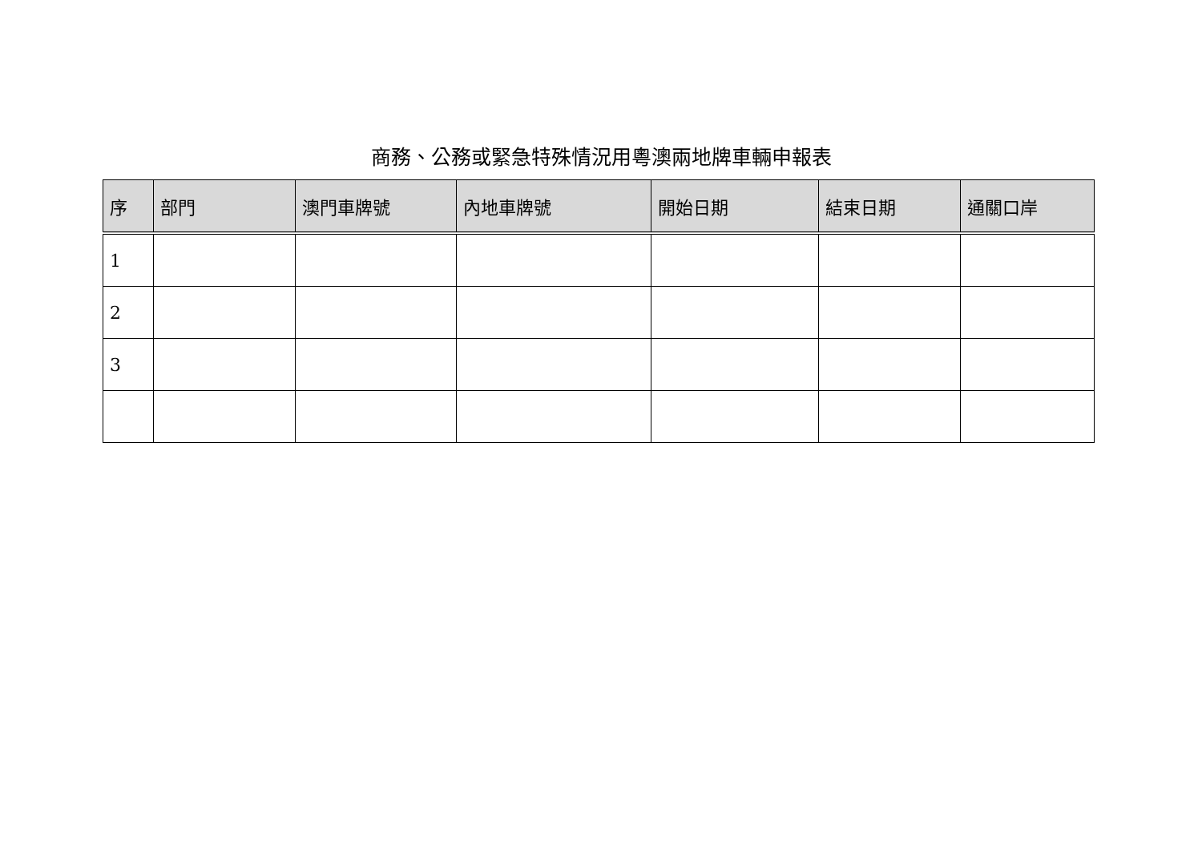商務、公務或緊急特殊情況用粵澳兩地牌車輛申報表
| 序 | 部門 | 澳門車牌號 | 內地車牌號 | 開始日期 | 結束日期 | 通關口岸 |
| --- | --- | --- | --- | --- | --- | --- |
| 1 | | | | | | |
| 2 | | | | | | |
| 3 | | | | | | |